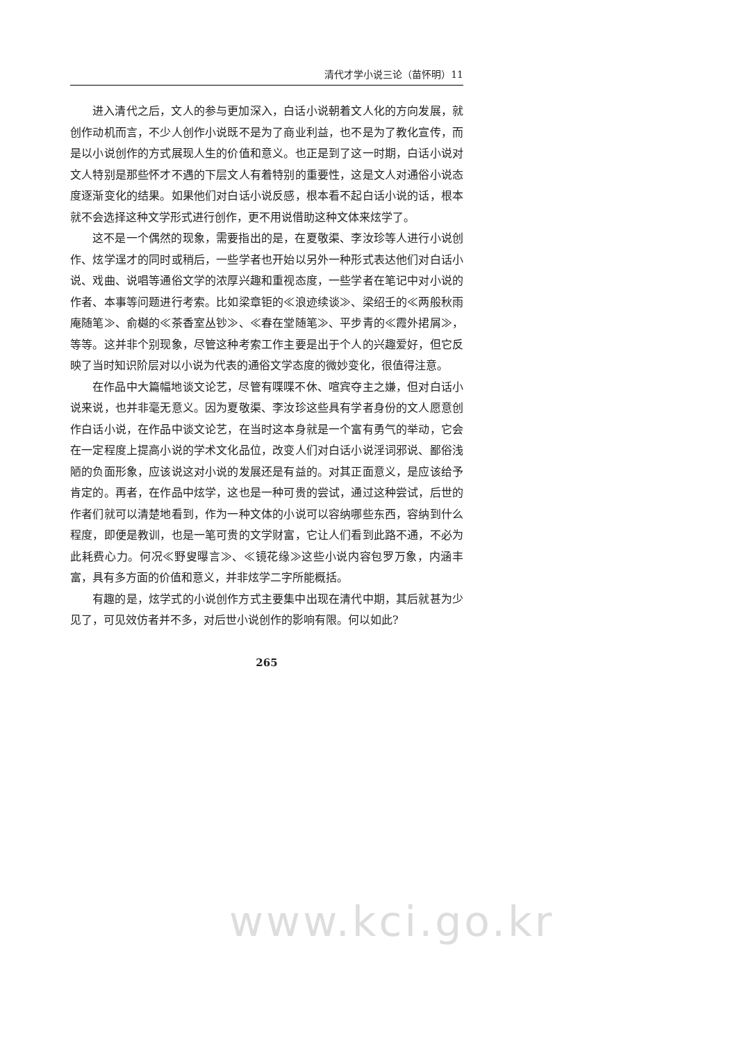清代才学小说三论（苗怀明）11
进入清代之后，文人的参与更加深入，白话小说朝着文人化的方向发展，就创作动机而言，不少人创作小说既不是为了商业利益，也不是为了教化宣传，而是以小说创作的方式展现人生的价值和意义。也正是到了这一时期，白话小说对文人特别是那些怀才不遇的下层文人有着特别的重要性，这是文人对通俗小说态度逐渐变化的结果。如果他们对白话小说反感，根本看不起白话小说的话，根本就不会选择这种文学形式进行创作，更不用说借助这种文体来炫学了。
这不是一个偶然的现象，需要指出的是，在夏敬渠、李汝珍等人进行小说创作、炫学逞才的同时或稍后，一些学者也开始以另外一种形式表达他们对白话小说、戏曲、说唱等通俗文学的浓厚兴趣和重视态度，一些学者在笔记中对小说的作者、本事等问题进行考索。比如梁章钜的≪浪迹续谈≫、梁绍壬的≪两般秋雨庵随笔≫、俞樾的≪茶香室丛钞≫、≪春在堂随笔≫、平步青的≪霞外捃屑≫，等等。这并非个别现象，尽管这种考索工作主要是出于个人的兴趣爱好，但它反映了当时知识阶层对以小说为代表的通俗文学态度的微妙变化，很值得注意。
在作品中大篇幅地谈文论艺，尽管有喋喋不休、喧宾夺主之嫌，但对白话小说来说，也并非毫无意义。因为夏敬渠、李汝珍这些具有学者身份的文人愿意创作白话小说，在作品中谈文论艺，在当时这本身就是一个富有勇气的举动，它会在一定程度上提高小说的学术文化品位，改变人们对白话小说淫词邪说、鄙俗浅陋的负面形象，应该说这对小说的发展还是有益的。对其正面意义，是应该给予肯定的。再者，在作品中炫学，这也是一种可贵的尝试，通过这种尝试，后世的作者们就可以清楚地看到，作为一种文体的小说可以容纳哪些东西，容纳到什么程度，即便是教训，也是一笔可贵的文学财富，它让人们看到此路不通，不必为此耗费心力。何况≪野叟曝言≫、≪镜花缘≫这些小说内容包罗万象，内涵丰富，具有多方面的价值和意义，并非炫学二字所能概括。
有趣的是，炫学式的小说创作方式主要集中出现在清代中期，其后就甚为少见了，可见效仿者并不多，对后世小说创作的影响有限。何以如此?
265
www.kci.go.kr